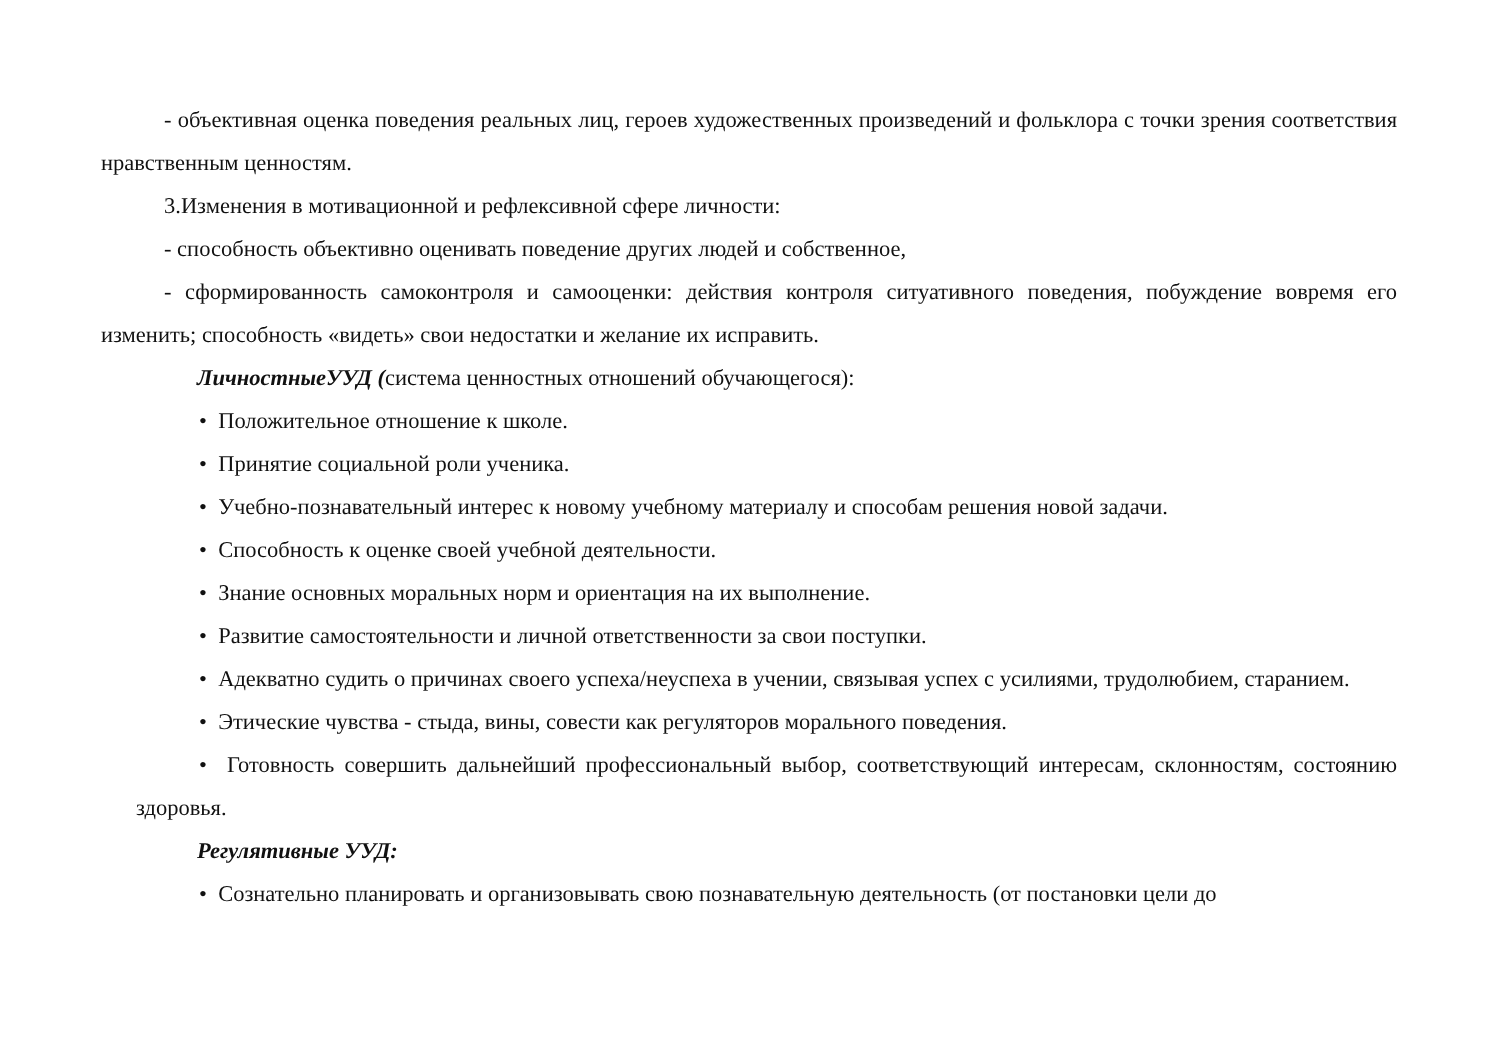- объективная оценка поведения реальных лиц, героев художественных произведений и фольклора с точки зрения соответствия нравственным ценностям.
3.Изменения в мотивационной и рефлексивной сфере личности:
- способность объективно оценивать поведение других людей и собственное,
- сформированность самоконтроля и самооценки: действия контроля ситуативного поведения, побуждение вовремя его изменить; способность «видеть» свои недостатки и желание их исправить.
ЛичностныеУУД (система ценностных отношений обучающегося):
• Положительное отношение к школе.
• Принятие социальной роли ученика.
• Учебно-познавательный интерес к новому учебному материалу и способам решения новой задачи.
• Способность к оценке своей учебной деятельности.
• Знание основных моральных норм и ориентация на их выполнение.
• Развитие самостоятельности и личной ответственности за свои поступки.
• Адекватно судить о причинах своего успеха/неуспеха в учении, связывая успех с усилиями, трудолюбием, старанием.
• Этические чувства - стыда, вины, совести как регуляторов морального поведения.
• Готовность совершить дальнейший профессиональный выбор, соответствующий интересам, склонностям, состоянию здоровья.
Регулятивные УУД:
• Сознательно планировать и организовывать свою познавательную деятельность (от постановки цели до